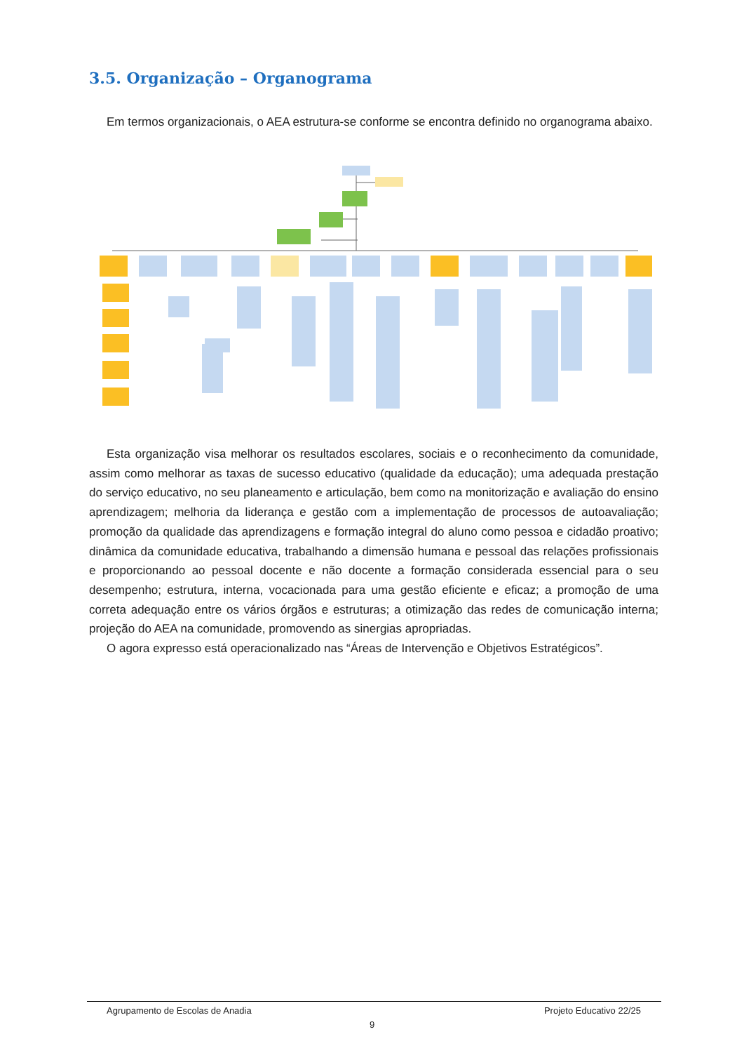3.5. Organização – Organograma
Em termos organizacionais, o AEA estrutura-se conforme se encontra definido no organograma abaixo.
Esta organização visa melhorar os resultados escolares, sociais e o reconhecimento da comunidade, assim como melhorar as taxas de sucesso educativo (qualidade da educação); uma adequada prestação do serviço educativo, no seu planeamento e articulação, bem como na monitorização e avaliação do ensino aprendizagem; melhoria da liderança e gestão com a implementação de processos de autoavaliação; promoção da qualidade das aprendizagens e formação integral do aluno como pessoa e cidadão proativo; dinâmica da comunidade educativa, trabalhando a dimensão humana e pessoal das relações profissionais e proporcionando ao pessoal docente e não docente a formação considerada essencial para o seu desempenho; estrutura, interna, vocacionada para uma gestão eficiente e eficaz; a promoção de uma correta adequação entre os vários órgãos e estruturas; a otimização das redes de comunicação interna; projeção do AEA na comunidade, promovendo as sinergias apropriadas.
O agora expresso está operacionalizado nas “Áreas de Intervenção e Objetivos Estratégicos”.
Agrupamento de Escolas de Anadia
Projeto Educativo 22/25
9